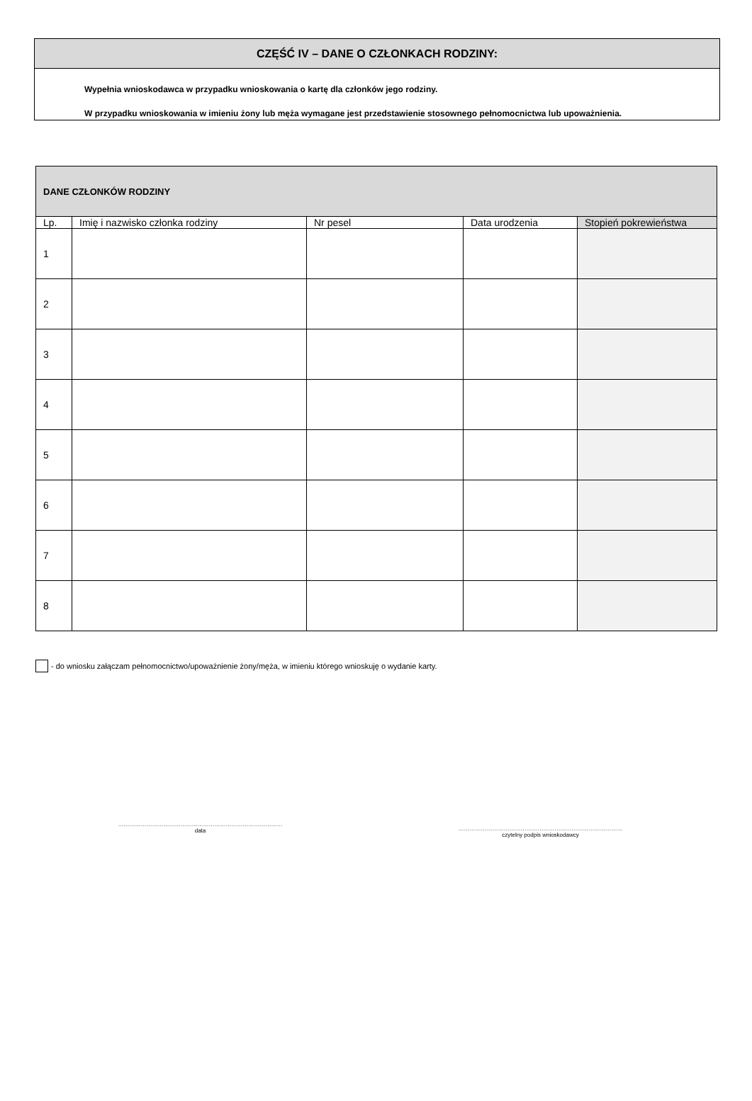CZĘŚĆ IV – DANE O CZŁONKACH RODZINY:
Wypełnia wnioskodawca w przypadku wnioskowania o kartę dla członków jego rodziny.
W przypadku wnioskowania w imieniu żony lub męża wymagane jest przedstawienie stosownego pełnomocnictwa lub upoważnienia.
| DANE CZŁONKÓW RODZINY | | | | |
| --- | --- | --- | --- | --- |
| Lp. | Imię i nazwisko członka rodziny | Nr pesel | Data urodzenia | Stopień pokrewieństwa |
| 1 | | | | |
| 2 | | | | |
| 3 | | | | |
| 4 | | | | |
| 5 | | | | |
| 6 | | | | |
| 7 | | | | |
| 8 | | | | |
- do wniosku załączam pełnomocnictwo/upoważnienie żony/męża, w imieniu którego wnioskuję o wydanie karty.
……………………………………………………………………………
data
……………………………………………………………………………
czytelny podpis wnioskodawcy